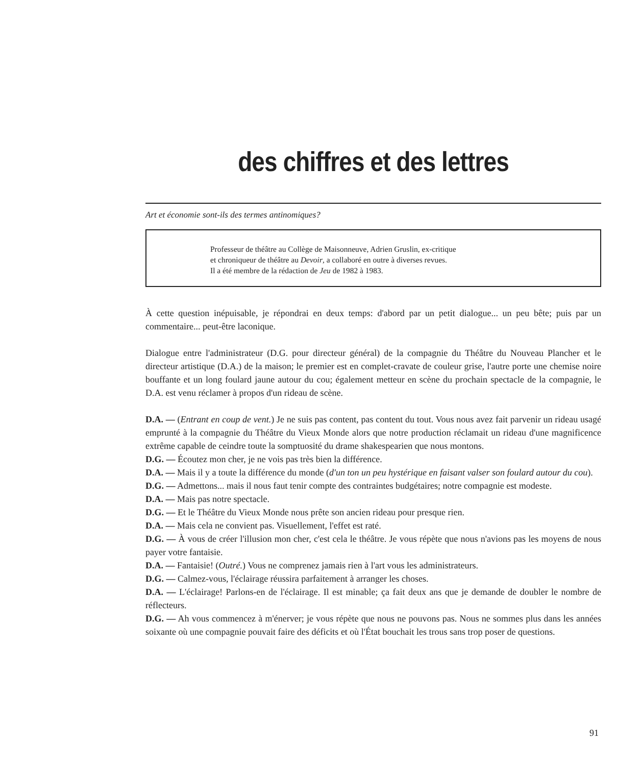des chiffres et des lettres
Art et économie sont-ils des termes antinomiques?
Professeur de théâtre au Collège de Maisonneuve, Adrien Gruslin, ex-critique
et chroniqueur de théâtre au Devoir, a collaboré en outre à diverses revues.
Il a été membre de la rédaction de Jeu de 1982 à 1983.
À cette question inépuisable, je répondrai en deux temps: d'abord par un petit dialogue... un peu bête; puis par un commentaire... peut-être laconique.
Dialogue entre l'administrateur (D.G. pour directeur général) de la compagnie du Théâtre du Nouveau Plancher et le directeur artistique (D.A.) de la maison; le premier est en complet-cravate de couleur grise, l'autre porte une chemise noire bouffante et un long foulard jaune autour du cou; également metteur en scène du prochain spectacle de la compagnie, le D.A. est venu réclamer à propos d'un rideau de scène.
D.A. — (Entrant en coup de vent.) Je ne suis pas content, pas content du tout. Vous nous avez fait parvenir un rideau usagé emprunté à la compagnie du Théâtre du Vieux Monde alors que notre production réclamait un rideau d'une magnificence extrême capable de ceindre toute la somptuosité du drame shakespearien que nous montons.
D.G. — Écoutez mon cher, je ne vois pas très bien la différence.
D.A. — Mais il y a toute la différence du monde (d'un ton un peu hystérique en faisant valser son foulard autour du cou).
D.G. — Admettons... mais il nous faut tenir compte des contraintes budgétaires; notre compagnie est modeste.
D.A. — Mais pas notre spectacle.
D.G. — Et le Théâtre du Vieux Monde nous prête son ancien rideau pour presque rien.
D.A. — Mais cela ne convient pas. Visuellement, l'effet est raté.
D.G. — À vous de créer l'illusion mon cher, c'est cela le théâtre. Je vous répète que nous n'avions pas les moyens de nous payer votre fantaisie.
D.A. — Fantaisie! (Outré.) Vous ne comprenez jamais rien à l'art vous les administrateurs.
D.G. — Calmez-vous, l'éclairage réussira parfaitement à arranger les choses.
D.A. — L'éclairage! Parlons-en de l'éclairage. Il est minable; ça fait deux ans que je demande de doubler le nombre de réflecteurs.
D.G. — Ah vous commencez à m'énerver; je vous répète que nous ne pouvons pas. Nous ne sommes plus dans les années soixante où une compagnie pouvait faire des déficits et où l'État bouchait les trous sans trop poser de questions.
91